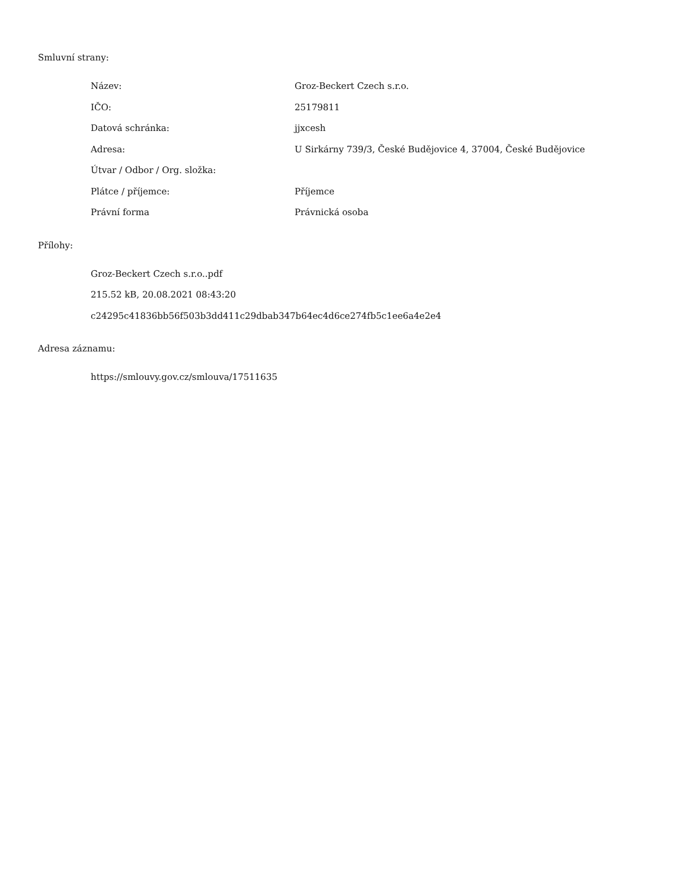Smluvní strany:
| Název: | Groz-Beckert Czech s.r.o. |
| IČO: | 25179811 |
| Datová schránka: | jjxcesh |
| Adresa: | U Sirkárny 739/3, České Budějovice 4, 37004, České Budějovice |
| Útvar / Odbor / Org. složka: | |
| Plátce / příjemce: | Příjemce |
| Právní forma | Právnická osoba |
Přílohy:
Groz-Beckert Czech s.r.o..pdf
215.52 kB, 20.08.2021 08:43:20
c24295c41836bb56f503b3dd411c29dbab347b64ec4d6ce274fb5c1ee6a4e2e4
Adresa záznamu:
https://smlouvy.gov.cz/smlouva/17511635